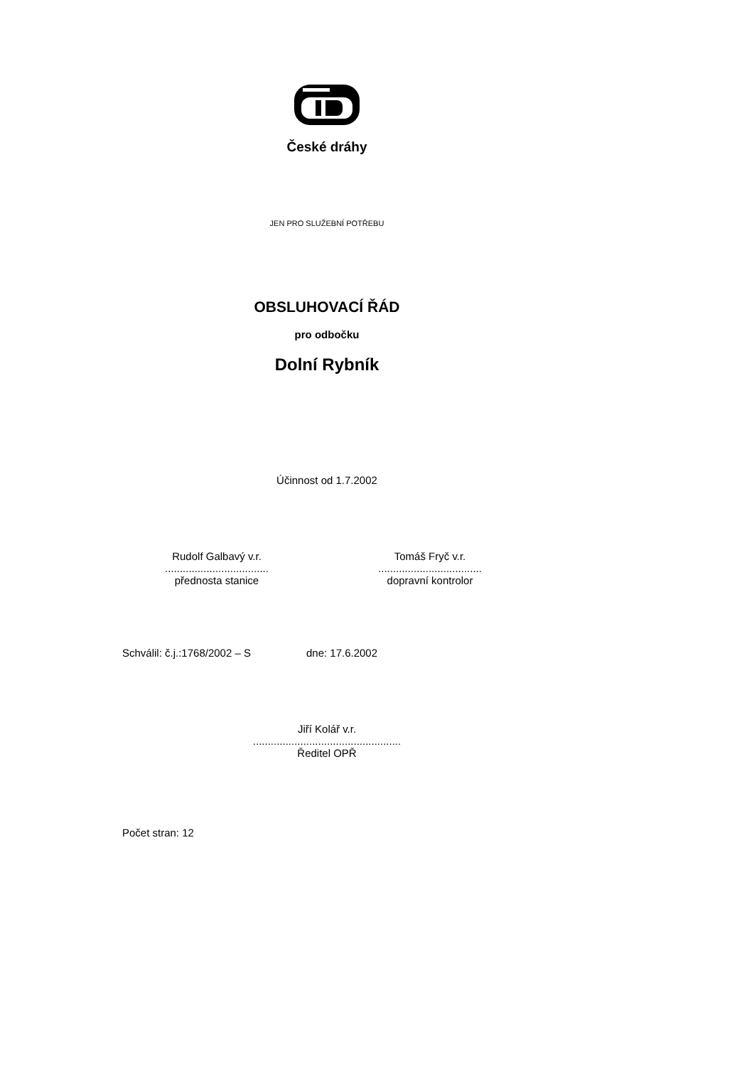České dráhy
JEN PRO SLUŽEBNÍ POTŘEBU
OBSLUHOVACÍ ŘÁD
pro odbočku
Dolní Rybník
Účinnost od 1.7.2002
Rudolf Galbavý v.r.
...................................
přednosta stanice
Tomáš Fryč v.r.
...................................
dopravní kontrolor
Schválil: č.j.:1768/2002 – S dne: 17.6.2002
Jiří Kolář v.r.
..................................................
Ředitel OPŘ
Počet stran: 12